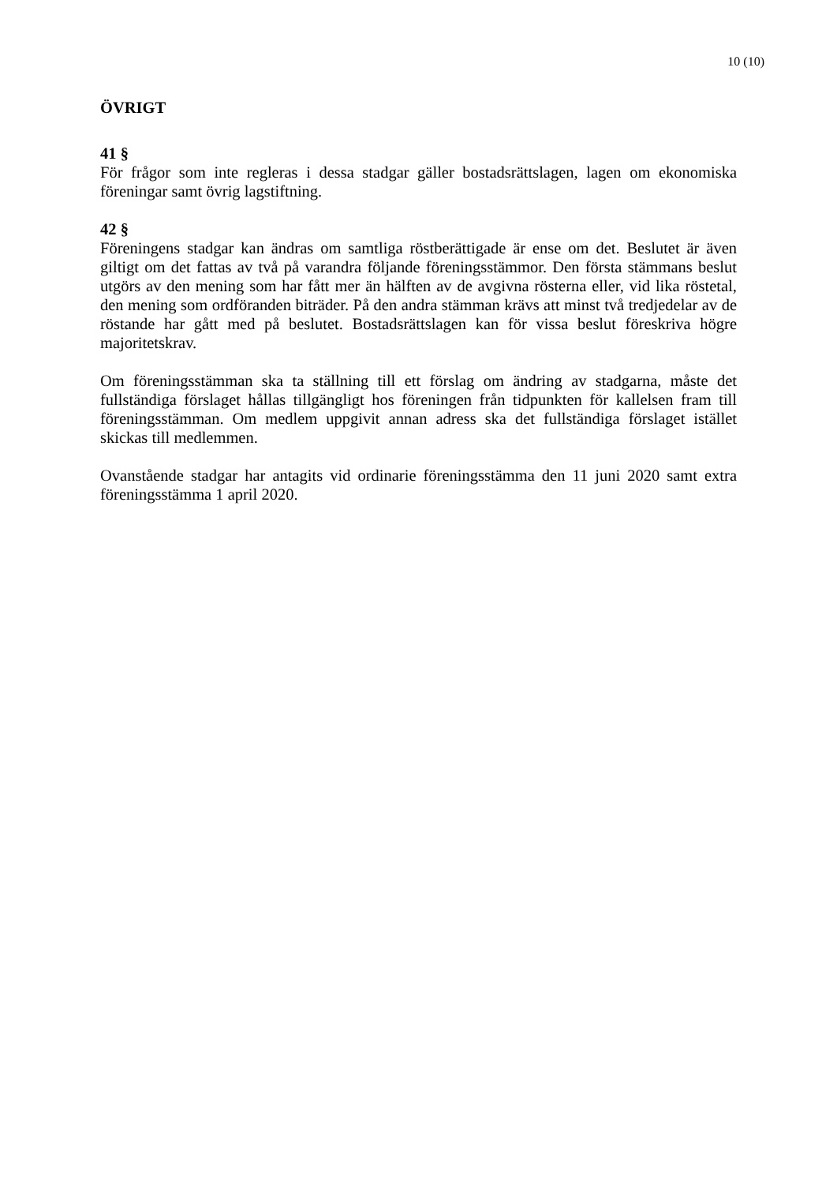10 (10)
ÖVRIGT
41 §
För frågor som inte regleras i dessa stadgar gäller bostadsrättslagen, lagen om ekonomiska föreningar samt övrig lagstiftning.
42 §
Föreningens stadgar kan ändras om samtliga röstberättigade är ense om det. Beslutet är även giltigt om det fattas av två på varandra följande föreningsstämmor. Den första stämmans beslut utgörs av den mening som har fått mer än hälften av de avgivna rösterna eller, vid lika röstetal, den mening som ordföranden biträder. På den andra stämman krävs att minst två tredjedelar av de röstande har gått med på beslutet. Bostadsrättslagen kan för vissa beslut föreskriva högre majoritetskrav.
Om föreningsstämman ska ta ställning till ett förslag om ändring av stadgarna, måste det fullständiga förslaget hållas tillgängligt hos föreningen från tidpunkten för kallelsen fram till föreningsstämman. Om medlem uppgivit annan adress ska det fullständiga förslaget istället skickas till medlemmen.
Ovanstående stadgar har antagits vid ordinarie föreningsstämma den 11 juni 2020 samt extra föreningsstämma 1 april 2020.